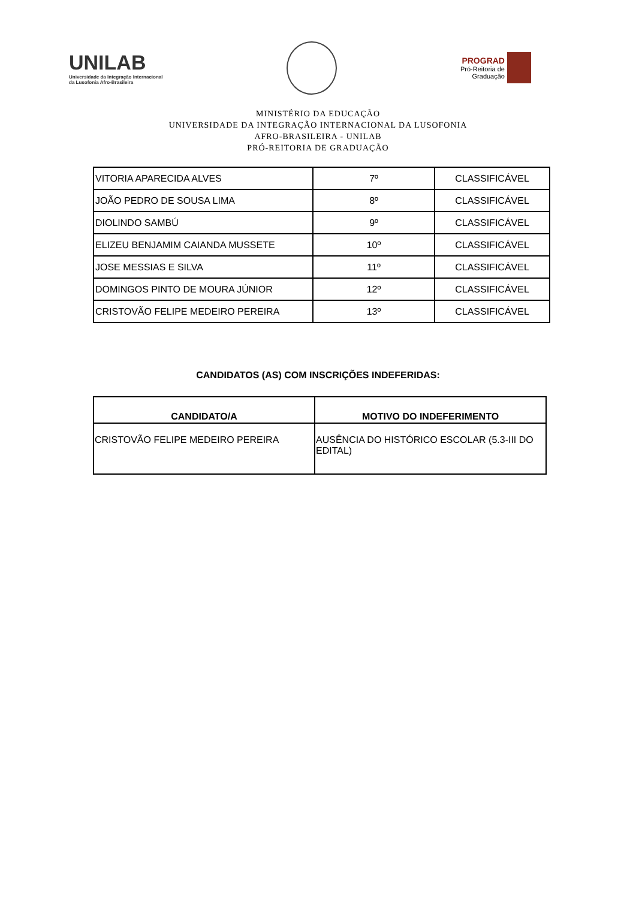UNILAB
Universidade da Integração Internacional
da Lusofonia Afro-Brasileira
PROGRAD
Pró-Reitoria de
Graduação
MINISTÉRIO DA EDUCAÇÃO
UNIVERSIDADE DA INTEGRAÇÃO INTERNACIONAL DA LUSOFONIA
AFRO-BRASILEIRA - UNILAB
PRÓ-REITORIA DE GRADUAÇÃO
| VITORIA APARECIDA ALVES | 7º | CLASSIFICÁVEL |
| JOÃO PEDRO DE SOUSA LIMA | 8º | CLASSIFICÁVEL |
| DIOLINDO SAMBÚ | 9º | CLASSIFICÁVEL |
| ELIZEU BENJAMIM CAIANDA MUSSETE | 10º | CLASSIFICÁVEL |
| JOSE MESSIAS E SILVA | 11º | CLASSIFICÁVEL |
| DOMINGOS PINTO DE MOURA JÚNIOR | 12º | CLASSIFICÁVEL |
| CRISTOVÃO FELIPE MEDEIRO PEREIRA | 13º | CLASSIFICÁVEL |
CANDIDATOS (AS) COM INSCRIÇÕES INDEFERIDAS:
| CANDIDATO/A | MOTIVO DO INDEFERIMENTO |
| --- | --- |
| CRISTOVÃO FELIPE MEDEIRO PEREIRA | AUSÊNCIA DO HISTÓRICO ESCOLAR (5.3-III DO EDITAL) |